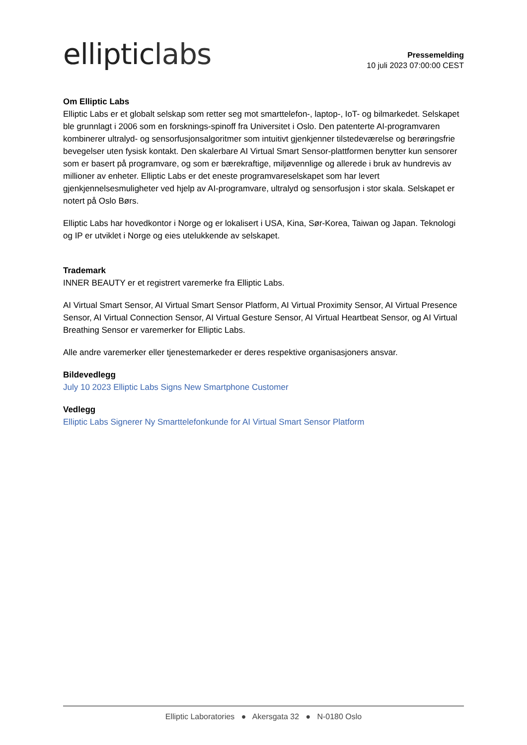elliptic labs
Pressemelding
10 juli 2023 07:00:00 CEST
Om Elliptic Labs
Elliptic Labs er et globalt selskap som retter seg mot smarttelefon-, laptop-, IoT- og bilmarkedet. Selskapet ble grunnlagt i 2006 som en forsknings-spinoff fra Universitet i Oslo. Den patenterte AI-programvaren kombinerer ultralyd- og sensorfusjonsalgoritmer som intuitivt gjenkjenner tilstedeværelse og berøringsfrie bevegelser uten fysisk kontakt. Den skalerbare AI Virtual Smart Sensor-plattformen benytter kun sensorer som er basert på programvare, og som er bærekraftige, miljøvennlige og allerede i bruk av hundrevis av millioner av enheter. Elliptic Labs er det eneste programvareselskapet som har levert gjenkjennelsesmuligheter ved hjelp av AI-programvare, ultralyd og sensorfusjon i stor skala. Selskapet er notert på Oslo Børs.
Elliptic Labs har hovedkontor i Norge og er lokalisert i USA, Kina, Sør-Korea, Taiwan og Japan. Teknologi og IP er utviklet i Norge og eies utelukkende av selskapet.
Trademark
INNER BEAUTY er et registrert varemerke fra Elliptic Labs.
AI Virtual Smart Sensor, AI Virtual Smart Sensor Platform, AI Virtual Proximity Sensor, AI Virtual Presence Sensor, AI Virtual Connection Sensor, AI Virtual Gesture Sensor, AI Virtual Heartbeat Sensor, og AI Virtual Breathing Sensor er varemerker for Elliptic Labs.
Alle andre varemerker eller tjenestemarkeder er deres respektive organisasjoners ansvar.
Bildevedlegg
July 10 2023 Elliptic Labs Signs New Smartphone Customer
Vedlegg
Elliptic Labs Signerer Ny Smarttelefonkunde for AI Virtual Smart Sensor Platform
Elliptic Laboratories ● Akersgata 32 ● N-0180 Oslo